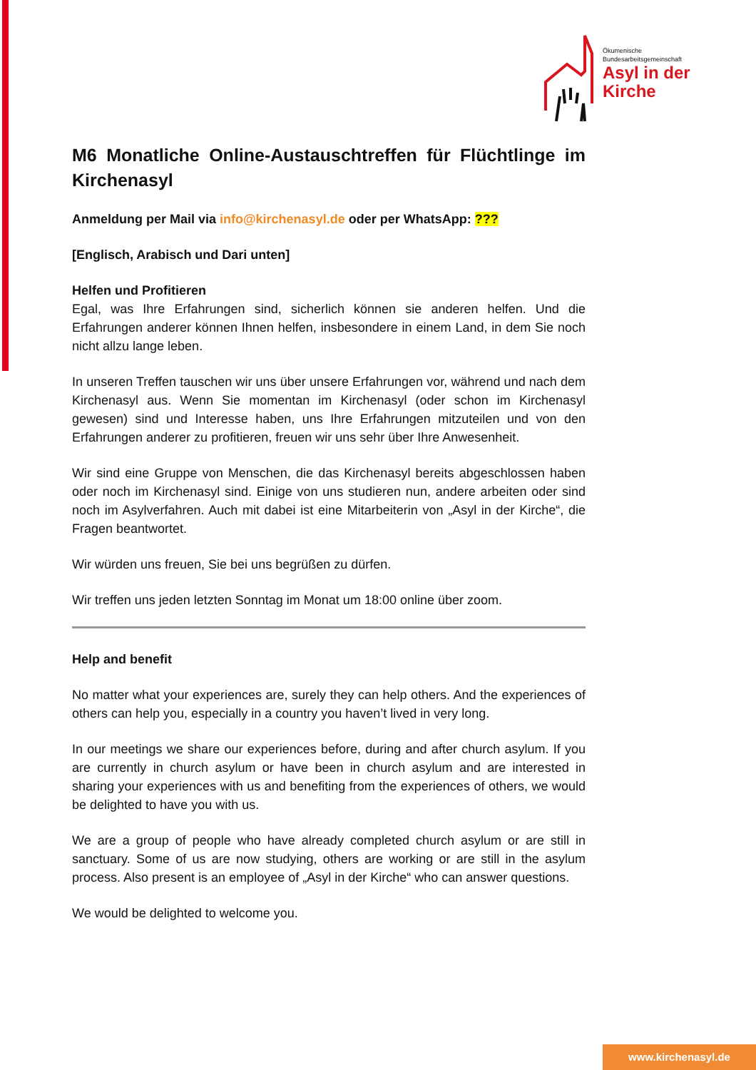Ökumenische
Bundesarbeitsgemeinschaft
Asyl in der
Kirche
M6 Monatliche Online-Austauschtreffen für Flüchtlinge im Kirchenasyl
Anmeldung per Mail via info@kirchenasyl.de oder per WhatsApp: ???
[Englisch, Arabisch und Dari unten]
Helfen und Profitieren
Egal, was Ihre Erfahrungen sind, sicherlich können sie anderen helfen. Und die Erfahrungen anderer können Ihnen helfen, insbesondere in einem Land, in dem Sie noch nicht allzu lange leben.
In unseren Treffen tauschen wir uns über unsere Erfahrungen vor, während und nach dem Kirchenasyl aus. Wenn Sie momentan im Kirchenasyl (oder schon im Kirchenasyl gewesen) sind und Interesse haben, uns Ihre Erfahrungen mitzuteilen und von den Erfahrungen anderer zu profitieren, freuen wir uns sehr über Ihre Anwesenheit.
Wir sind eine Gruppe von Menschen, die das Kirchenasyl bereits abgeschlossen haben oder noch im Kirchenasyl sind. Einige von uns studieren nun, andere arbeiten oder sind noch im Asylverfahren. Auch mit dabei ist eine Mitarbeiterin von „Asyl in der Kirche“, die Fragen beantwortet.
Wir würden uns freuen, Sie bei uns begrüßen zu dürfen.
Wir treffen uns jeden letzten Sonntag im Monat um 18:00 online über zoom.
Help and benefit
No matter what your experiences are, surely they can help others. And the experiences of others can help you, especially in a country you haven’t lived in very long.
In our meetings we share our experiences before, during and after church asylum. If you are currently in church asylum or have been in church asylum and are interested in sharing your experiences with us and benefiting from the experiences of others, we would be delighted to have you with us.
We are a group of people who have already completed church asylum or are still in sanctuary. Some of us are now studying, others are working or are still in the asylum process. Also present is an employee of „Asyl in der Kirche“ who can answer questions.
We would be delighted to welcome you.
www.kirchenasyl.de